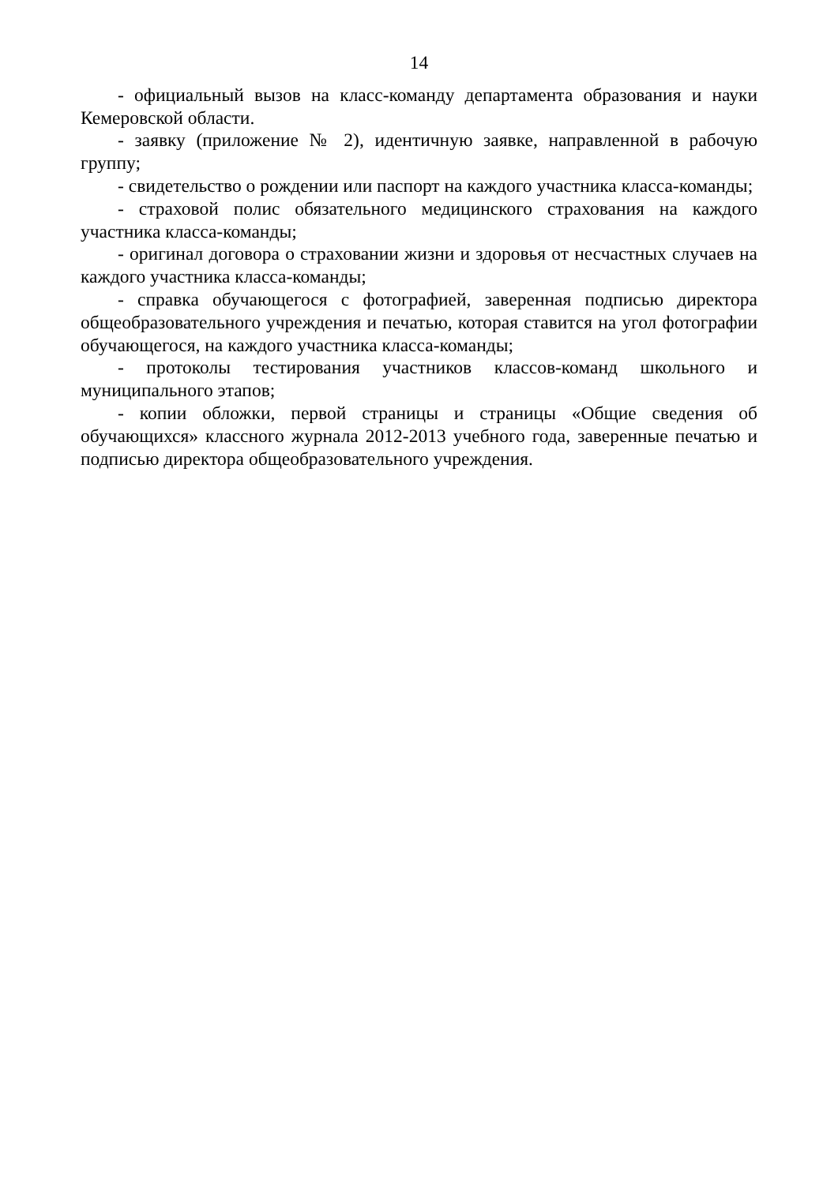14
- официальный вызов на класс-команду департамента образования и науки Кемеровской области.
- заявку (приложение № 2), идентичную заявке, направленной в рабочую группу;
- свидетельство о рождении или паспорт на каждого участника класса-команды;
- страховой полис обязательного медицинского страхования на каждого участника класса-команды;
- оригинал договора о страховании жизни и здоровья от несчастных случаев на каждого участника класса-команды;
- справка обучающегося с фотографией, заверенная подписью директора общеобразовательного учреждения и печатью, которая ставится на угол фотографии обучающегося, на каждого участника класса-команды;
- протоколы тестирования участников классов-команд школьного и муниципального этапов;
- копии обложки, первой страницы и страницы «Общие сведения об обучающихся» классного журнала 2012-2013 учебного года, заверенные печатью и подписью директора общеобразовательного учреждения.